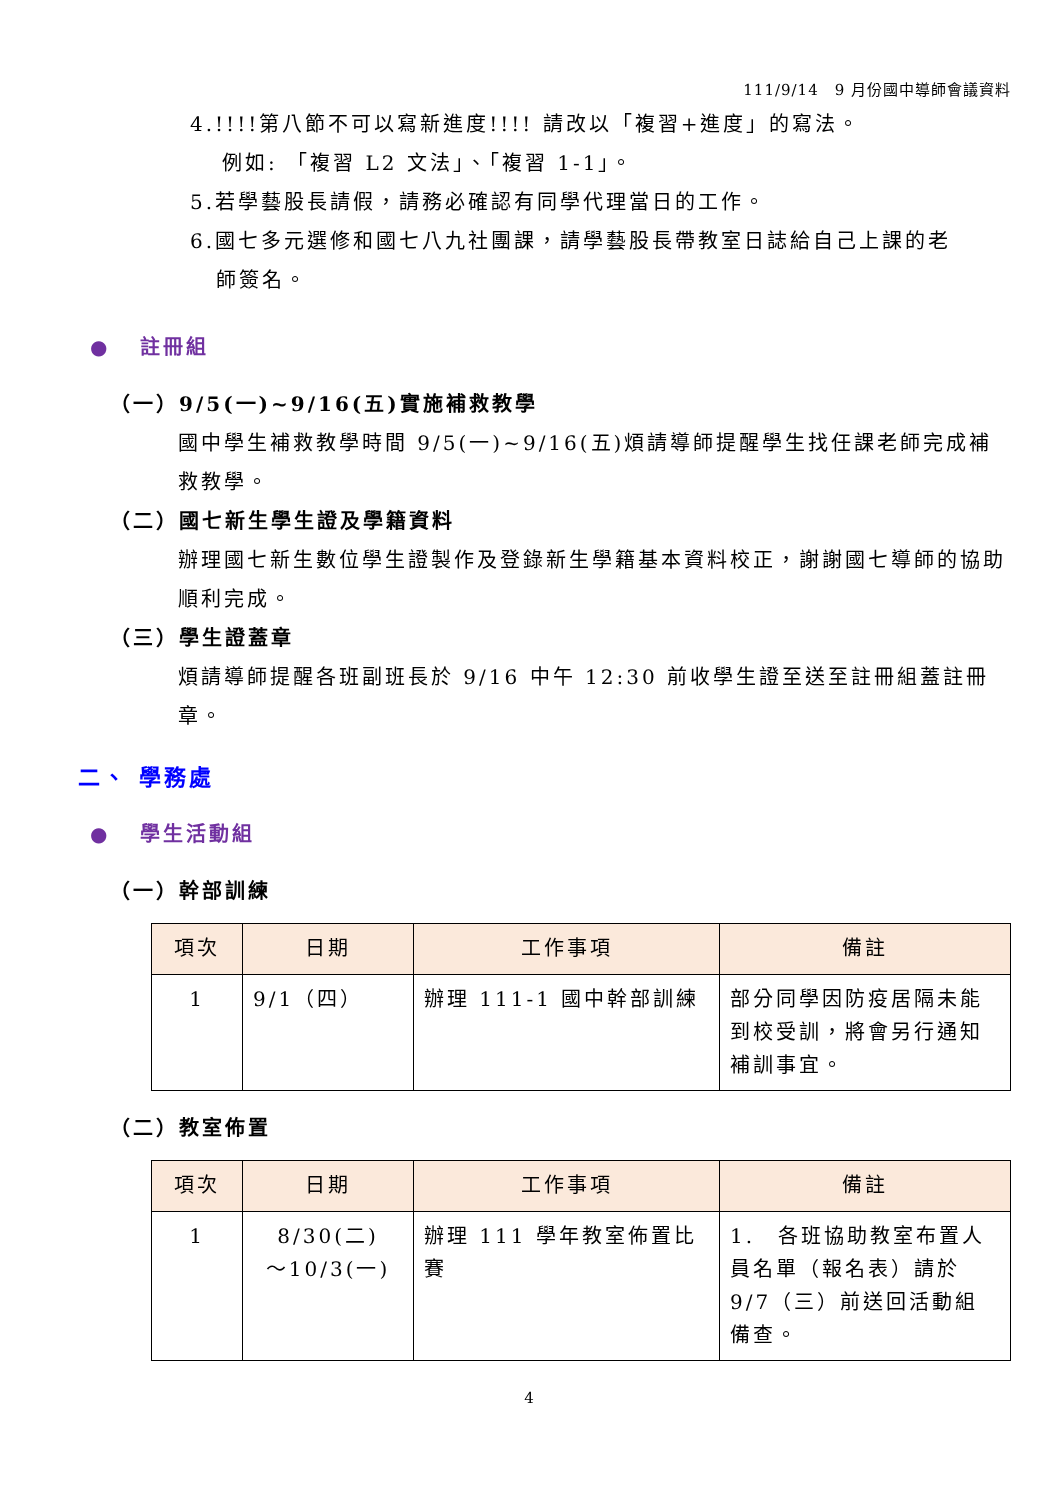111/9/14　9 月份國中導師會議資料
4.!!!!第八節不可以寫新進度!!!! 請改以「複習+進度」的寫法。
例如: 「複習 L2 文法」、「複習 1-1」。
5.若學藝股長請假，請務必確認有同學代理當日的工作。
6.國七多元選修和國七八九社團課，請學藝股長帶教室日誌給自己上課的老
師簽名。
● 註冊組
（一）9/5(一)~9/16(五)實施補救教學
國中學生補救教學時間 9/5(一)~9/16(五)煩請導師提醒學生找任課老師完成補救教學。
（二）國七新生學生證及學籍資料
辦理國七新生數位學生證製作及登錄新生學籍基本資料校正，謝謝國七導師的協助順利完成。
（三）學生證蓋章
煩請導師提醒各班副班長於 9/16 中午 12:30 前收學生證至送至註冊組蓋註冊章。
二、 學務處
● 學生活動組
（一）幹部訓練
| 項次 | 日期 | 工作事項 | 備註 |
| --- | --- | --- | --- |
| 1 | 9/1（四） | 辦理 111-1 國中幹部訓練 | 部分同學因防疫居隔未能到校受訓，將會另行通知補訓事宜。 |
（二）教室佈置
| 項次 | 日期 | 工作事項 | 備註 |
| --- | --- | --- | --- |
| 1 | 8/30(二) ～10/3(一) | 辦理 111 學年教室佈置比賽 | 1. 各班協助教室布置人員名單（報名表）請於 9/7（三）前送回活動組備查。 |
4